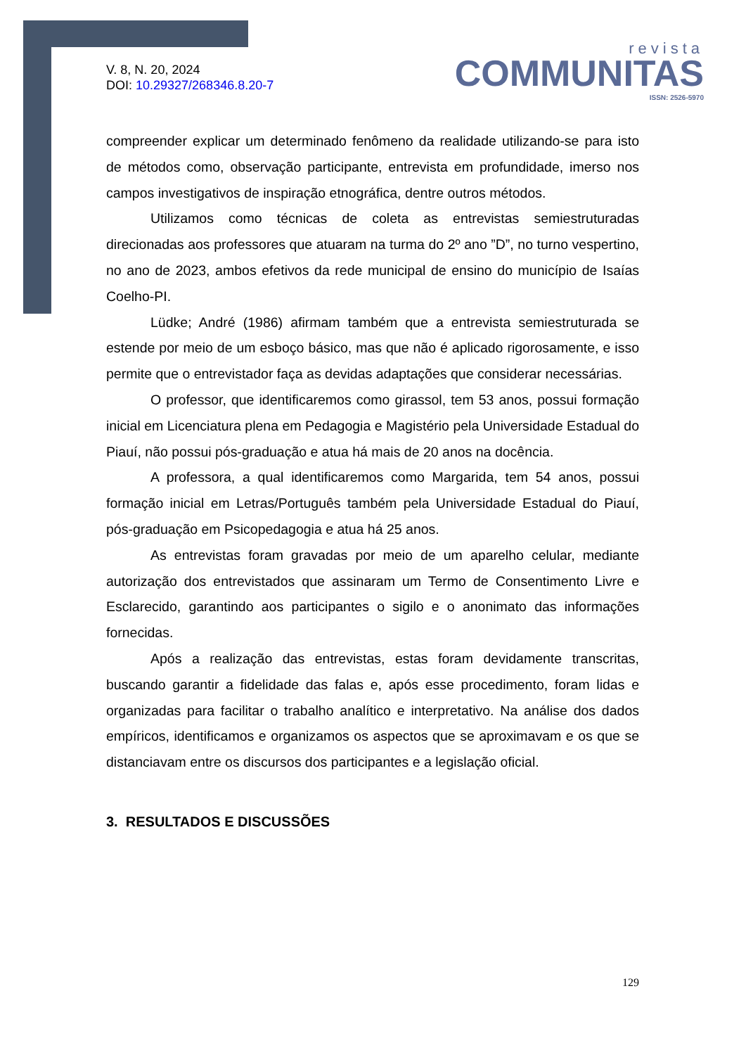V. 8, N. 20, 2024
DOI: 10.29327/268346.8.20-7
revista
COMMUNITAS
ISSN: 2526-5970
compreender explicar um determinado fenômeno da realidade utilizando-se para isto de métodos como, observação participante, entrevista em profundidade, imerso nos campos investigativos de inspiração etnográfica, dentre outros métodos.
Utilizamos como técnicas de coleta as entrevistas semiestruturadas direcionadas aos professores que atuaram na turma do 2º ano ”D”, no turno vespertino, no ano de 2023, ambos efetivos da rede municipal de ensino do município de Isaías Coelho-PI.
Lüdke; André (1986) afirmam também que a entrevista semiestruturada se estende por meio de um esboço básico, mas que não é aplicado rigorosamente, e isso permite que o entrevistador faça as devidas adaptações que considerar necessárias.
O professor, que identificaremos como girassol, tem 53 anos, possui formação inicial em Licenciatura plena em Pedagogia e Magistério pela Universidade Estadual do Piauí, não possui pós-graduação e atua há mais de 20 anos na docência.
A professora, a qual identificaremos como Margarida, tem 54 anos, possui formação inicial em Letras/Português também pela Universidade Estadual do Piauí, pós-graduação em Psicopedagogia e atua há 25 anos.
As entrevistas foram gravadas por meio de um aparelho celular, mediante autorização dos entrevistados que assinaram um Termo de Consentimento Livre e Esclarecido, garantindo aos participantes o sigilo e o anonimato das informações fornecidas.
Após a realização das entrevistas, estas foram devidamente transcritas, buscando garantir a fidelidade das falas e, após esse procedimento, foram lidas e organizadas para facilitar o trabalho analítico e interpretativo. Na análise dos dados empíricos, identificamos e organizamos os aspectos que se aproximavam e os que se distanciavam entre os discursos dos participantes e a legislação oficial.
3. RESULTADOS E DISCUSSÕES
129